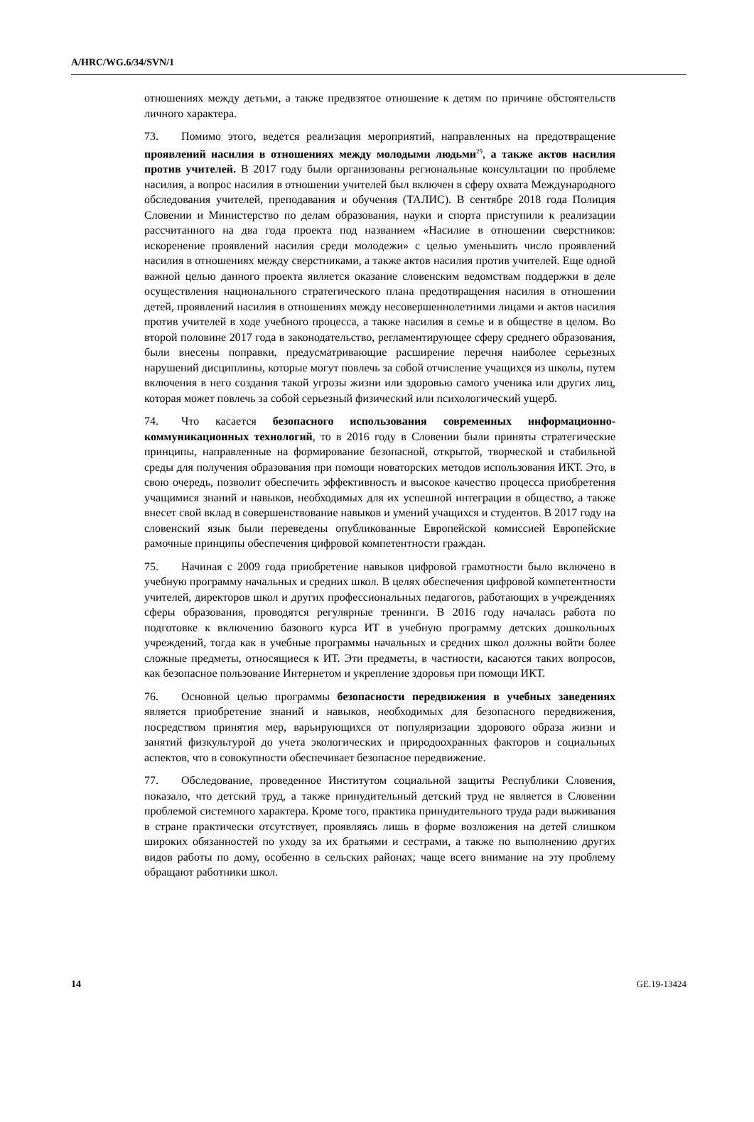A/HRC/WG.6/34/SVN/1
отношениях между детьми, а также предвзятое отношение к детям по причине обстоятельств личного характера.
73. Помимо этого, ведется реализация мероприятий, направленных на предотвращение проявлений насилия в отношениях между молодыми людьми<sup>29</sup>, а также актов насилия против учителей. В 2017 году были организованы региональные консультации по проблеме насилия, а вопрос насилия в отношении учителей был включен в сферу охвата Международного обследования учителей, преподавания и обучения (ТАЛИС). В сентябре 2018 года Полиция Словении и Министерство по делам образования, науки и спорта приступили к реализации рассчитанного на два года проекта под названием «Насилие в отношении сверстников: искоренение проявлений насилия среди молодежи» с целью уменьшить число проявлений насилия в отношениях между сверстниками, а также актов насилия против учителей. Еще одной важной целью данного проекта является оказание словенским ведомствам поддержки в деле осуществления национального стратегического плана предотвращения насилия в отношении детей, проявлений насилия в отношениях между несовершеннолетними лицами и актов насилия против учителей в ходе учебного процесса, а также насилия в семье и в обществе в целом. Во второй половине 2017 года в законодательство, регламентирующее сферу среднего образования, были внесены поправки, предусматривающие расширение перечня наиболее серьезных нарушений дисциплины, которые могут повлечь за собой отчисление учащихся из школы, путем включения в него создания такой угрозы жизни или здоровью самого ученика или других лиц, которая может повлечь за собой серьезный физический или психологический ущерб.
74. Что касается безопасного использования современных информационно-коммуникационных технологий, то в 2016 году в Словении были приняты стратегические принципы, направленные на формирование безопасной, открытой, творческой и стабильной среды для получения образования при помощи новаторских методов использования ИКТ. Это, в свою очередь, позволит обеспечить эффективность и высокое качество процесса приобретения учащимися знаний и навыков, необходимых для их успешной интеграции в общество, а также внесет свой вклад в совершенствование навыков и умений учащихся и студентов. В 2017 году на словенский язык были переведены опубликованные Европейской комиссией Европейские рамочные принципы обеспечения цифровой компетентности граждан.
75. Начиная с 2009 года приобретение навыков цифровой грамотности было включено в учебную программу начальных и средних школ. В целях обеспечения цифровой компетентности учителей, директоров школ и других профессиональных педагогов, работающих в учреждениях сферы образования, проводятся регулярные тренинги. В 2016 году началась работа по подготовке к включению базового курса ИТ в учебную программу детских дошкольных учреждений, тогда как в учебные программы начальных и средних школ должны войти более сложные предметы, относящиеся к ИТ. Эти предметы, в частности, касаются таких вопросов, как безопасное пользование Интернетом и укрепление здоровья при помощи ИКТ.
76. Основной целью программы безопасности передвижения в учебных заведениях является приобретение знаний и навыков, необходимых для безопасного передвижения, посредством принятия мер, варьирующихся от популяризации здорового образа жизни и занятий физкультурой до учета экологических и природоохранных факторов и социальных аспектов, что в совокупности обеспечивает безопасное передвижение.
77. Обследование, проведенное Институтом социальной защиты Республики Словения, показало, что детский труд, а также принудительный детский труд не является в Словении проблемой системного характера. Кроме того, практика принудительного труда ради выживания в стране практически отсутствует, проявляясь лишь в форме возложения на детей слишком широких обязанностей по уходу за их братьями и сестрами, а также по выполнению других видов работы по дому, особенно в сельских районах; чаще всего внимание на эту проблему обращают работники школ.
14 GE.19-13424